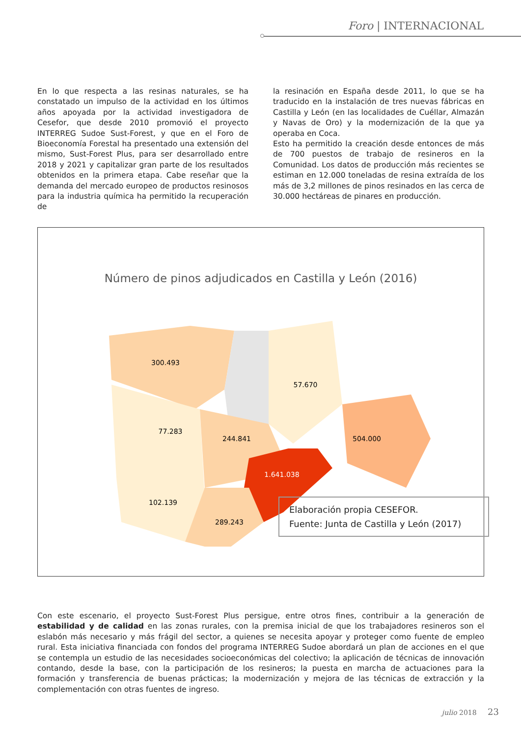Foro | INTERNACIONAL
En lo que respecta a las resinas naturales, se ha constatado un impulso de la actividad en los últimos años apoyada por la actividad investigadora de Cesefor, que desde 2010 promovió el proyecto INTERREG Sudoe Sust-Forest, y que en el Foro de Bioeconomía Forestal ha presentado una extensión del mismo, Sust-Forest Plus, para ser desarrollado entre 2018 y 2021 y capitalizar gran parte de los resultados obtenidos en la primera etapa. Cabe reseñar que la demanda del mercado europeo de productos resinosos para la industria química ha permitido la recuperación de
la resinación en España desde 2011, lo que se ha traducido en la instalación de tres nuevas fábricas en Castilla y León (en las localidades de Cuéllar, Almazán y Navas de Oro) y la modernización de la que ya operaba en Coca.
Esto ha permitido la creación desde entonces de más de 700 puestos de trabajo de resineros en la Comunidad. Los datos de producción más recientes se estiman en 12.000 toneladas de resina extraída de los más de 3,2 millones de pinos resinados en las cerca de 30.000 hectáreas de pinares en producción.
Número de pinos adjudicados en Castilla y León (2016)
300.493
57.670
77.283
244.841
504.000
1.641.038
102.139
289.243
Elaboración propia CESEFOR.
Fuente: Junta de Castilla y León (2017)
Con este escenario, el proyecto Sust-Forest Plus persigue, entre otros fines, contribuir a la generación de estabilidad y de calidad en las zonas rurales, con la premisa inicial de que los trabajadores resineros son el eslabón más necesario y más frágil del sector, a quienes se necesita apoyar y proteger como fuente de empleo rural. Esta iniciativa financiada con fondos del programa INTERREG Sudoe abordará un plan de acciones en el que se contempla un estudio de las necesidades socioeconómicas del colectivo; la aplicación de técnicas de innovación contando, desde la base, con la participación de los resineros; la puesta en marcha de actuaciones para la formación y transferencia de buenas prácticas; la modernización y mejora de las técnicas de extracción y la complementación con otras fuentes de ingreso.
julio 2018 23